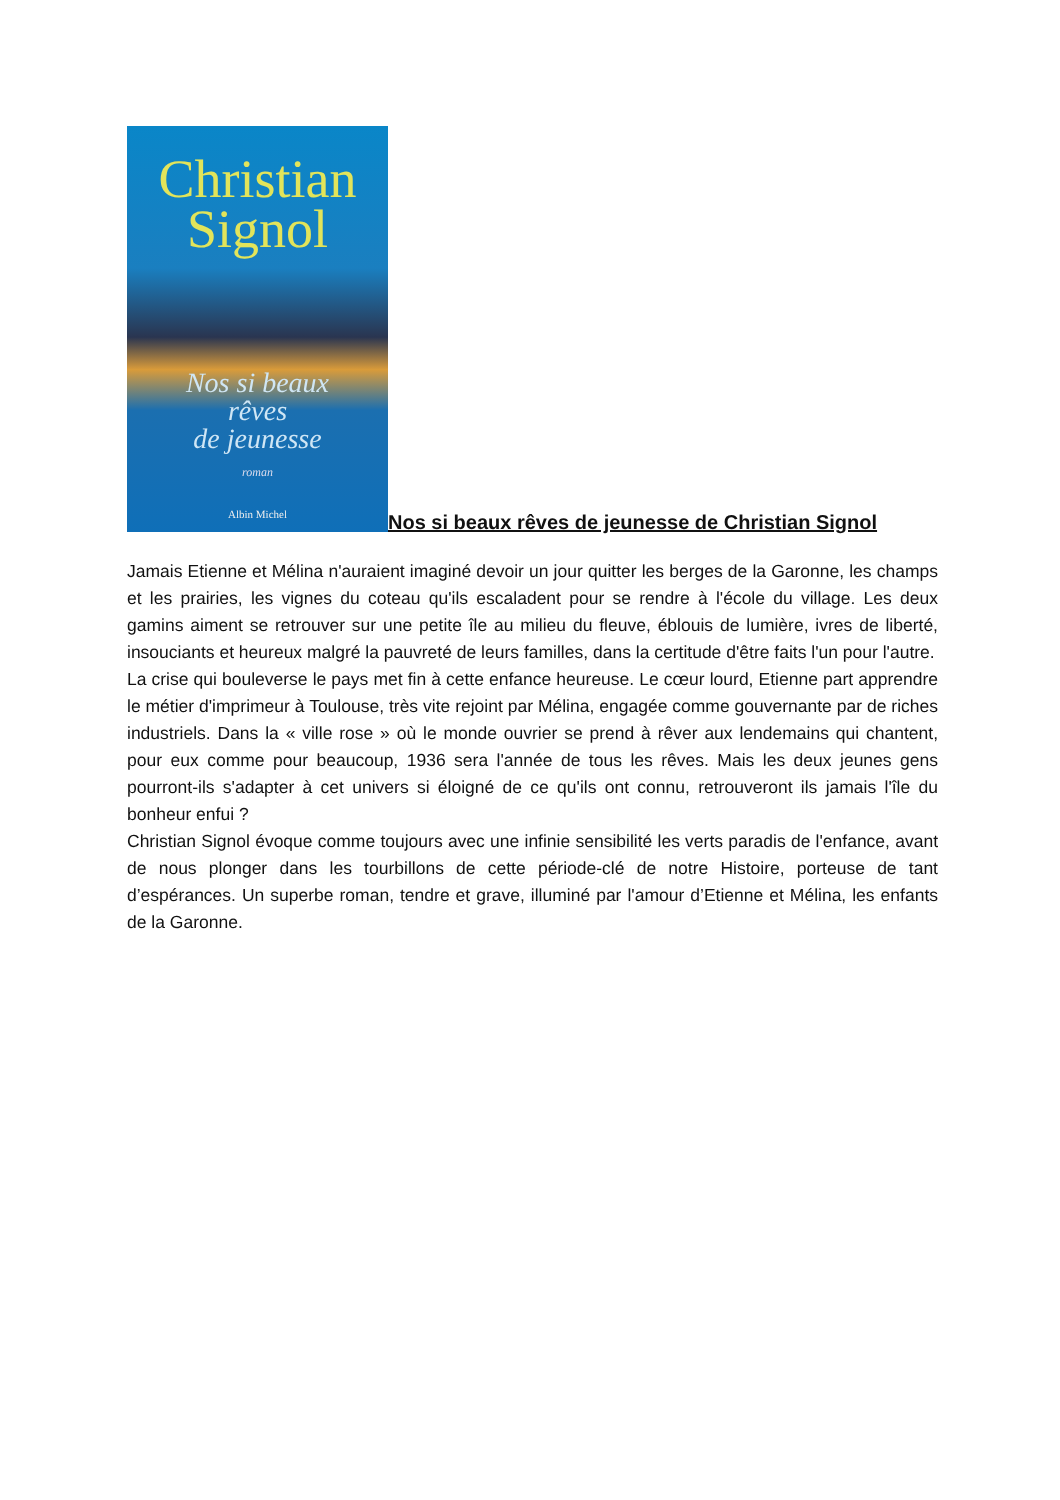Christian
Signol
Nos si beaux
rêves
de jeunesse
roman
Albin Michel
Nos si beaux rêves de jeunesse de Christian Signol
Jamais Etienne et Mélina n'auraient imaginé devoir un jour quitter les berges de la Garonne, les champs et les prairies, les vignes du coteau qu'ils escaladent pour se rendre à l'école du village. Les deux gamins aiment se retrouver sur une petite île au milieu du fleuve, éblouis de lumière, ivres de liberté, insouciants et heureux malgré la pauvreté de leurs familles, dans la certitude d'être faits l'un pour l'autre.
La crise qui bouleverse le pays met fin à cette enfance heureuse. Le cœur lourd, Etienne part apprendre le métier d'imprimeur à Toulouse, très vite rejoint par Mélina, engagée comme gouvernante par de riches industriels. Dans la « ville rose » où le monde ouvrier se prend à rêver aux lendemains qui chantent, pour eux comme pour beaucoup, 1936 sera l'année de tous les rêves. Mais les deux jeunes gens pourront-ils s'adapter à cet univers si éloigné de ce qu'ils ont connu, retrouveront ils jamais l'île du bonheur enfui ?
Christian Signol évoque comme toujours avec une infinie sensibilité les verts paradis de l'enfance, avant de nous plonger dans les tourbillons de cette période-clé de notre Histoire, porteuse de tant d’espérances. Un superbe roman, tendre et grave, illuminé par l'amour d’Etienne et Mélina, les enfants de la Garonne.